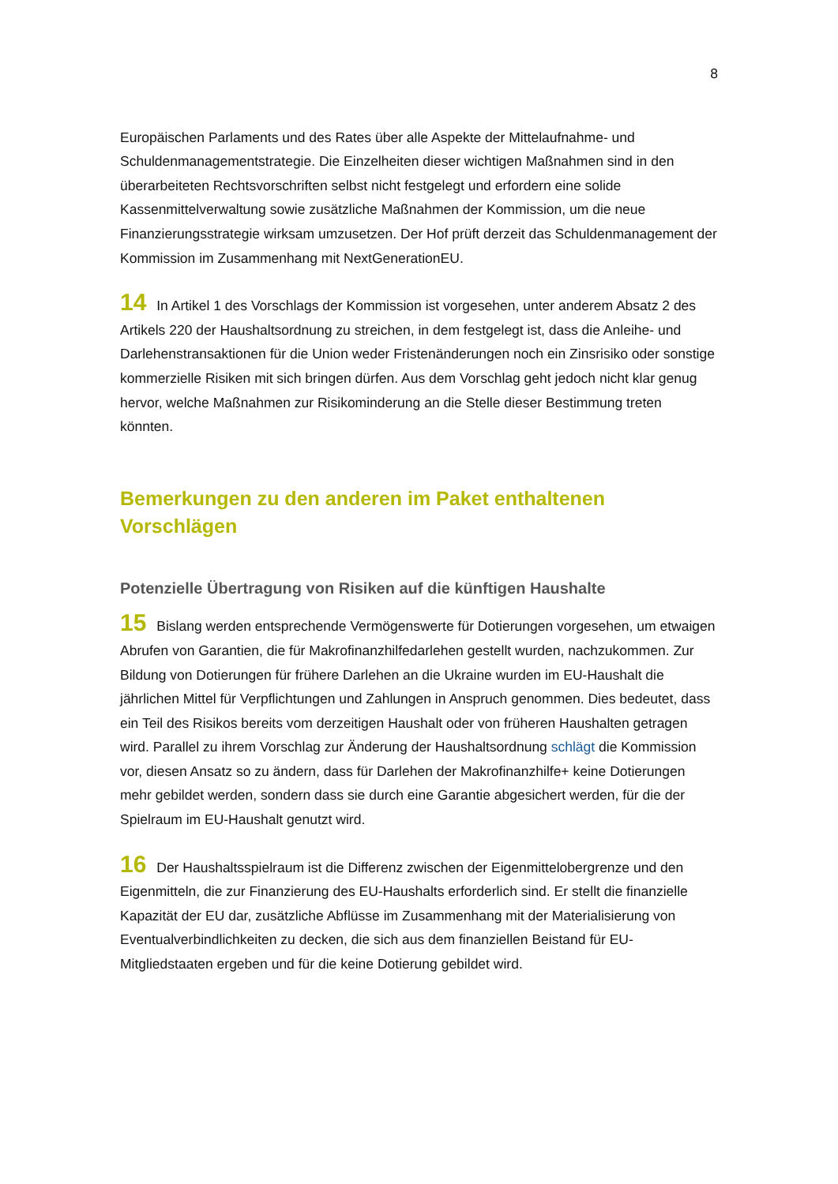8
Europäischen Parlaments und des Rates über alle Aspekte der Mittelaufnahme- und Schuldenmanagementstrategie. Die Einzelheiten dieser wichtigen Maßnahmen sind in den überarbeiteten Rechtsvorschriften selbst nicht festgelegt und erfordern eine solide Kassenmittelverwaltung sowie zusätzliche Maßnahmen der Kommission, um die neue Finanzierungsstrategie wirksam umzusetzen. Der Hof prüft derzeit das Schuldenmanagement der Kommission im Zusammenhang mit NextGenerationEU.
14 In Artikel 1 des Vorschlags der Kommission ist vorgesehen, unter anderem Absatz 2 des Artikels 220 der Haushaltsordnung zu streichen, in dem festgelegt ist, dass die Anleihe- und Darlehenstransaktionen für die Union weder Fristenänderungen noch ein Zinsrisiko oder sonstige kommerzielle Risiken mit sich bringen dürfen. Aus dem Vorschlag geht jedoch nicht klar genug hervor, welche Maßnahmen zur Risikominderung an die Stelle dieser Bestimmung treten könnten.
Bemerkungen zu den anderen im Paket enthaltenen Vorschlägen
Potenzielle Übertragung von Risiken auf die künftigen Haushalte
15 Bislang werden entsprechende Vermögenswerte für Dotierungen vorgesehen, um etwaigen Abrufen von Garantien, die für Makrofinanzhilfedarlehen gestellt wurden, nachzukommen. Zur Bildung von Dotierungen für frühere Darlehen an die Ukraine wurden im EU-Haushalt die jährlichen Mittel für Verpflichtungen und Zahlungen in Anspruch genommen. Dies bedeutet, dass ein Teil des Risikos bereits vom derzeitigen Haushalt oder von früheren Haushalten getragen wird. Parallel zu ihrem Vorschlag zur Änderung der Haushaltsordnung schlägt die Kommission vor, diesen Ansatz so zu ändern, dass für Darlehen der Makrofinanzhilfe+ keine Dotierungen mehr gebildet werden, sondern dass sie durch eine Garantie abgesichert werden, für die der Spielraum im EU-Haushalt genutzt wird.
16 Der Haushaltsspielraum ist die Differenz zwischen der Eigenmittelobergrenze und den Eigenmitteln, die zur Finanzierung des EU-Haushalts erforderlich sind. Er stellt die finanzielle Kapazität der EU dar, zusätzliche Abflüsse im Zusammenhang mit der Materialisierung von Eventualverbindlichkeiten zu decken, die sich aus dem finanziellen Beistand für EU-Mitgliedstaaten ergeben und für die keine Dotierung gebildet wird.